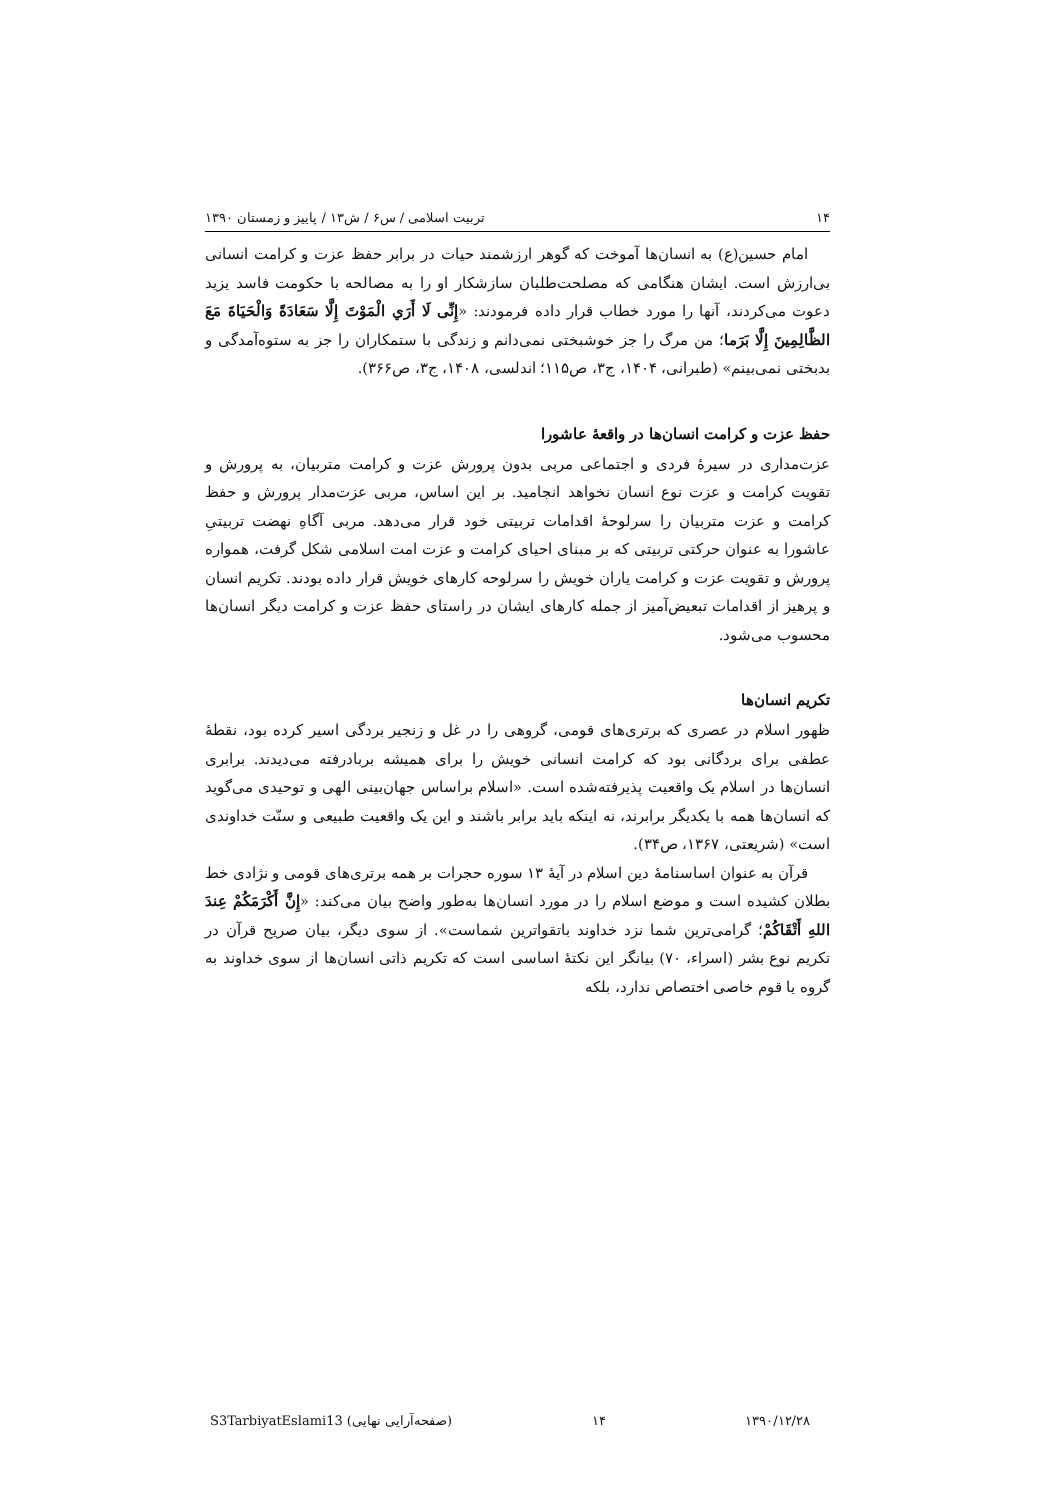۱۴ تربیت اسلامی / س۶ / ش۱۳ / پاییز و زمستان ۱۳۹۰
امام حسین(ع) به انسان‌ها آموخت که گوهر ارزشمند حیات در برابر حفظ عزت و کرامت انسانی بی‌ارزش است. ایشان هنگامی که مصلحت‌طلبان سازشکار او را به مصالحه با حکومت فاسد یزید دعوت می‌کردند، آنها را مورد خطاب قرار داده فرمودند: «إِنِّی لَا أَرَي الْمَوْتَ إِلَّا سَعَادَةً وَالْحَيَاةَ مَعَ الظَّالِمِينَ إِلَّا بَرَما؛ من مرگ را جز خوشبختی نمی‌دانم و زندگی با ستمکاران را جز به ستوه‌آمدگی و بدبختی نمی‌بینم» (طبرانی، ۱۴۰۴، ج۳، ص۱۱۵؛ اندلسی، ۱۴۰۸، ج۳، ص۳۶۶).
حفظ عزت و کرامت انسان‌ها در واقعهٔ عاشورا
عزت‌مداری در سیرهٔ فردی و اجتماعی مربی بدون پرورش عزت و کرامت متربیان، به پرورش و تقویت کرامت و عزت نوع انسان نخواهد انجامید. بر این اساس، مربی عزت‌مدار پرورش و حفظ کرامت و عزت متربیان را سرلوحهٔ اقدامات تربیتی خود قرار می‌دهد. مربی آگاهِ نهضت تربیتیِ عاشورا به عنوان حرکتی تربیتی که بر مبنای احیای کرامت و عزت امت اسلامی شکل گرفت، همواره پرورش و تقویت عزت و کرامت یاران خویش را سرلوحه کارهای خویش قرار داده بودند. تکریم انسان و پرهیز از اقدامات تبعیض‌آمیز از جمله کارهای ایشان در راستای حفظ عزت و کرامت دیگر انسان‌ها محسوب می‌شود.
تکریم انسان‌ها
ظهور اسلام در عصری که برتری‌های قومی، گروهی را در غل و زنجیر بردگی اسیر کرده بود، نقطهٔ عطفی برای بردگانی بود که کرامت انسانی خویش را برای همیشه بربادرفته می‌دیدند. برابری انسان‌ها در اسلام یک واقعیت پذیرفته‌شده است. «اسلام براساس جهان‌بینی الهی و توحیدی می‌گوید که انسان‌ها همه با یکدیگر برابرند، نه اینکه باید برابر باشند و این یک واقعیت طبیعی و سنّت خداوندی است» (شریعتی، ۱۳۶۷، ص۳۴).
قرآن به عنوان اساسنامهٔ دین اسلام در آیهٔ ۱۳ سوره حجرات بر همه برتری‌های قومی و نژادی خط بطلان کشیده است و موضع اسلام را در مورد انسان‌ها به‌طور واضح بیان می‌کند: «إِنَّ أَكْرَمَكُمْ عِندَ اللهِ أَتْقَاكُمْ؛ گرامی‌ترین شما نزد خداوند باتقواترین شماست». از سوی دیگر، بیان صریح قرآن در تکریم نوع بشر (اسراء، ۷۰) بیانگر این نکتهٔ اساسی است که تکریم ذاتی انسان‌ها از سوی خداوند به گروه یا قوم خاصی اختصاص ندارد، بلکه
S3TarbiyatEslami13 (صفحه‌آرایی نهایی) ۱۴ ۱۳۹۰/۱۲/۲۸